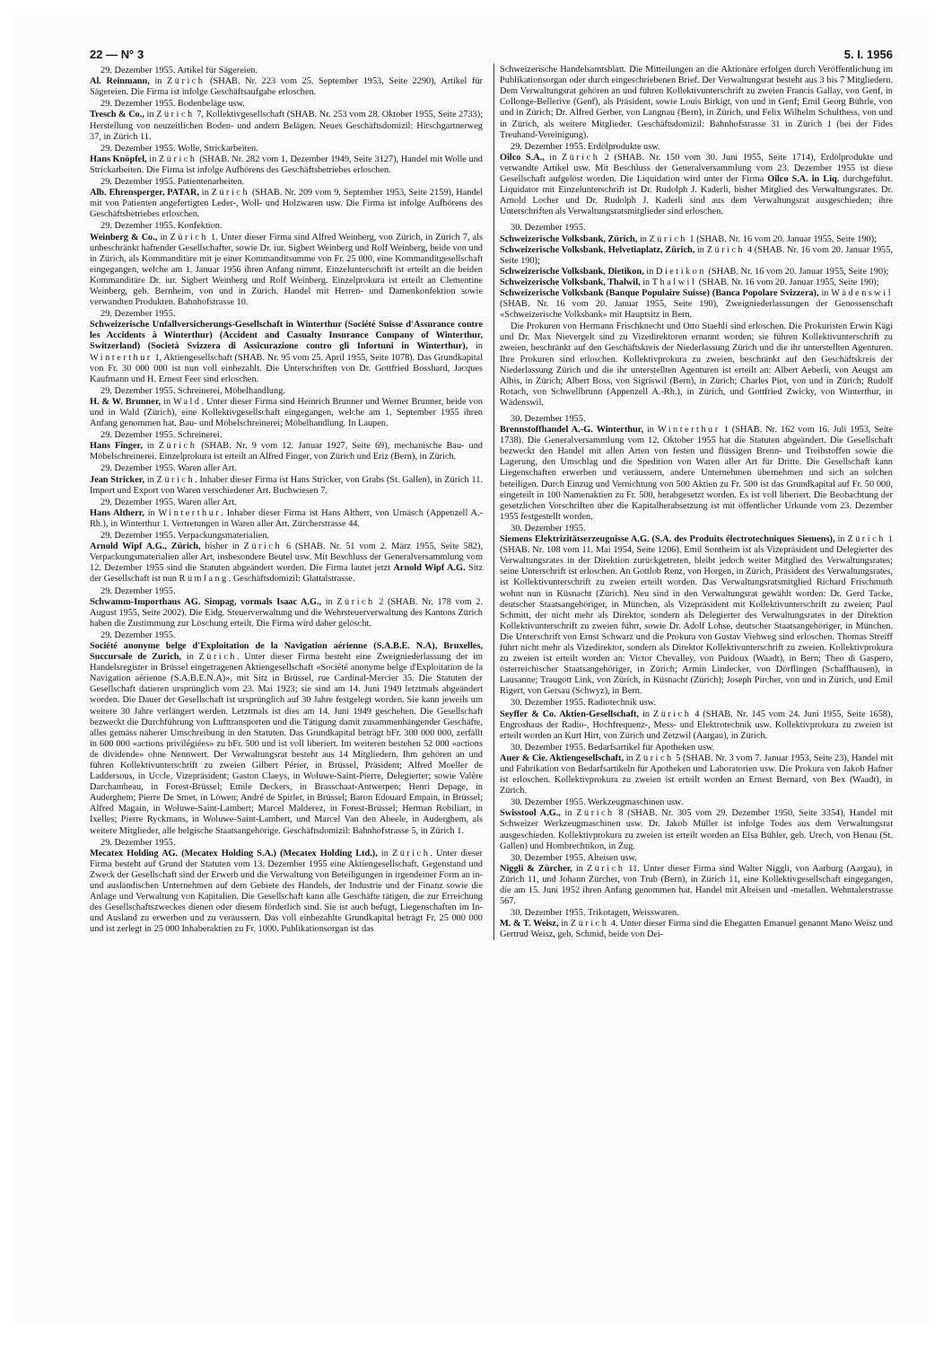22 — N° 3 5. I. 1956
29. Dezember 1955. Artikel für Sägereien.
Al. Reinmann, in Zürich (SHAB. Nr. 223 vom 25. September 1953, Seite 2290), Artikel für Sägereien. Die Firma ist infolge Geschäftsaufgabe erloschen.
29. Dezember 1955. Bodenbeläge usw.
Tresch & Co., in Zürich 7, Kollektivgesellschaft (SHAB. Nr. 253 vom 28. Oktober 1955, Seite 2733); Herstellung von neuzeitlichen Boden- und andern Belägen. Neues Geschäftsdomizil: Hirschgartnerweg 37, in Zürich 11.
29. Dezember 1955. Wolle, Strickarbeiten.
Hans Knöpfel, in Zürich (SHAB. Nr. 282 vom 1. Dezember 1949, Seite 3127), Handel mit Wolle und Strickarbeiten. Die Firma ist infolge Aufhörens des Geschäftsbetriebes erloschen.
29. Dezember 1955. Patientenarbeiten.
Alb. Ehrensperger, PATAR, in Zürich (SHAB. Nr. 209 vom 9. September 1953, Seite 2159), Handel mit von Patienten angefertigten Leder-, Woll- und Holzwaren usw. Die Firma ist infolge Aufhörens des Geschäftsbetriebes erloschen.
29. Dezember 1955. Konfektion.
Weinberg & Co., in Zürich 1. Unter dieser Firma sind Alfred Weinberg, von Zürich, in Zürich 7, als unbeschränkt haftender Gesellschafter, sowie Dr. iur. Sigbert Weinberg und Rolf Weinberg, beide von und in Zürich, als Kommanditäre mit je einer Kommanditsumme von Fr. 25 000, eine Kommanditgesellschaft eingegangen, welche am 1. Januar 1956 ihren Anfang nimmt. Einzelunterschrift ist erteilt an die beiden Kommanditäre Dr. iur. Sigbert Weinberg und Rolf Weinberg. Einzelprokura ist erteilt an Clementine Weinberg, geb. Bernheim, von und in Zürich. Handel mit Herren- und Damenkonfektion sowie verwandten Produkten. Bahnhofstrasse 10.
29. Dezember 1955.
Schweizerische Unfallversicherungs-Gesellschaft in Winterthur (Société Suisse d'Assurance contre les Accidents à Winterthur) (Accident and Casualty Insurance Company of Winterthur, Switzerland) (Società Svizzera di Assicurazione contro gli Infortuni in Winterthur), in Winterthur 1, Aktiengesellschaft (SHAB. Nr. 95 vom 25. April 1955, Seite 1078). Das Grundkapital von Fr. 30 000 000 ist nun voll einbezahlt. Die Unterschriften von Dr. Gottfried Bosshard, Jacques Kaufmann und H. Ernest Feer sind erloschen.
29. Dezember 1955. Schreinerei, Möbelhandlung.
H. & W. Brunner, in Wald. Unter dieser Firma sind Heinrich Brunner und Werner Brunner, beide von und in Wald (Zürich), eine Kollektivgesellschaft eingegangen, welche am 1. September 1955 ihren Anfang genommen hat. Bau- und Möbelschreinerei; Möbelhandlung. In Laupen.
29. Dezember 1955. Schreinerei.
Hans Finger, in Zürich (SHAB. Nr. 9 vom 12. Januar 1927, Seite 69), mechanische Bau- und Möbelschreinerei. Einzelprokura ist erteilt an Alfred Finger, von Zürich und Eriz (Bern), in Zürich.
29. Dezember 1955. Waren aller Art.
Jean Stricker, in Zürich. Inhaber dieser Firma ist Hans Stricker, von Grabs (St. Gallen), in Zürich 11. Import und Export von Waren verschiedener Art. Buchwiesen 7.
29. Dezember 1955. Waren aller Art.
Hans Altherr, in Winterthur. Inhaber dieser Firma ist Hans Altherr, von Urnäsch (Appenzell A.-Rh.), in Winterthur 1. Vertretungen in Waren aller Art. Zürcherstrasse 44.
29. Dezember 1955. Verpackungsmaterialien.
Arnold Wipf A.G., Zürich, bisher in Zürich 6 (SHAB. Nr. 51 vom 2. März 1955, Seite 582), Verpackungsmaterialien aller Art, insbesondere Beutel usw. Mit Beschluss der Generalversammlung vom 12. Dezember 1955 sind die Statuten abgeändert worden. Die Firma lautet jetzt Arnold Wipf A.G. Sitz der Gesellschaft ist nun Rümlang. Geschäftsdomizil: Glattalstrasse.
29. Dezember 1955.
Schwamm-Importhaus AG. Simpag, vormals Isaac A.G., in Zürich 2 (SHAB. Nr. 178 vom 2. August 1955, Seite 2002). Die Eidg. Steuerverwaltung und die Wehrsteuerverwaltung des Kantons Zürich haben die Zustimmung zur Löschung erteilt. Die Firma wird daher gelöscht.
29. Dezember 1955.
Société anonyme belge d'Exploitation de la Navigation aérienne (S.A.B.E. N.A), Bruxelles, Succursale de Zurich, in Zürich. Unter dieser Firma besteht eine Zweigniederlassung der im Handelsregister in Brüssel eingetragenen Aktiengesellschaft «Société anonyme belge d'Exploitation de la Navigation aérienne (S.A.B.E.N.A)», mit Sitz in Brüssel, rue Cardinal-Mercier 35. Die Statuten der Gesellschaft datieren ursprünglich vom 23. Mai 1923; sie sind am 14. Juni 1949 letztmals abgeändert worden. Die Dauer der Gesellschaft ist ursprünglich auf 30 Jahre festgelegt worden. Sie kann jeweils um weitere 30 Jahre verlängert werden. Letztmals ist dies am 14. Juni 1949 geschehen. Die Gesellschaft bezweckt die Durchführung von Lufttransporten und die Tätigung damit zusammenhängender Geschäfte, alles gemäss näherer Umschreibung in den Statuten. Das Grundkapital beträgt bFr. 300 000 000, zerfällt in 600 000 «actions privilégiées» zu bFr. 500 und ist voll liberiert. Im weiteren bestehen 52 000 «actions de dividende» ohne Nennwert. Der Verwaltungsrat besteht aus 14 Mitgliedern. Ihm gehören an und führen Kollektivunterschrift zu zweien Gilbert Périer, in Brüssel, Präsident; Alfred Moeller de Laddersous, in Uccle, Vizepräsident; Gaston Claeys, in Woluwe-Saint-Pierre, Delegierter; sowie Valère Darchambeau, in Forest-Brüssel; Emile Deckers, in Brasschaat-Antwerpen; Henri Depage, in Auderghem; Pierre De Smet, in Löwen; André de Spirlet, in Brüssel; Baron Edouard Empain, in Brüssel; Alfred Magain, in Woluwe-Saint-Lambert; Marcel Malderez, in Forest-Brüssel; Herman Robiliart, in Ixelles; Pierre Ryckmans, in Woluwe-Saint-Lambert, und Marcel Van den Abeele, in Auderghem, als weitere Mitglieder, alle belgische Staatsangehörige. Geschäftsdomizil: Bahnhofstrasse 5, in Zürich 1.
29. Dezember 1955.
Mecatex Holding AG. (Mecatex Holding S.A.) (Mecatex Holding Ltd.), in Zürich. Unter dieser Firma besteht auf Grund der Statuten vom 13. Dezember 1955 eine Aktiengesellschaft. Gegenstand und Zweck der Gesellschaft sind der Erwerb und die Verwaltung von Beteiligungen in irgendeiner Form an in- und ausländischen Unternehmen auf dem Gebiete des Handels, der Industrie und der Finanz sowie die Anlage und Verwaltung von Kapitalien. Die Gesellschaft kann alle Geschäfte tätigen, die zur Erreichung des Gesellschaftszweckes dienen oder diesem förderlich sind. Sie ist auch befugt, Liegenschaften im In- und Ausland zu erwerben und zu veräussern. Das voll einbezahlte Grundkapital beträgt Fr. 25 000 000 und ist zerlegt in 25 000 Inhaberaktien zu Fr. 1000. Publikationsorgan ist das
Schweizerische Handelsamtsblatt. Die Mitteilungen an die Aktionäre erfolgen durch Veröffentlichung im Publikationsorgan oder durch eingeschriebenen Brief. Der Verwaltungsrat besteht aus 3 bis 7 Mitgliedern. Dem Verwaltungsrat gehören an und führen Kollektivunterschrift zu zweien Francis Gallay, von Genf, in Collonge-Bellerive (Genf), als Präsident, sowie Louis Birkigt, von und in Genf; Emil Georg Bührle, von und in Zürich; Dr. Alfred Gerber, von Langnau (Bern), in Zürich, und Felix Wilhelm Schulthess, von und in Zürich, als weitere Mitglieder. Geschäftsdomizil: Bahnhofstrasse 31 in Zürich 1 (bei der Fides Treuhand-Vereinigung).
29. Dezember 1955. Erdölprodukte usw.
Oilco S.A., in Zürich 2 (SHAB. Nr. 150 vom 30. Juni 1955, Seite 1714), Erdölprodukte und verwandte Artikel usw. Mit Beschluss der Generalversammlung vom 23. Dezember 1955 ist diese Gesellschaft aufgelöst worden. Die Liquidation wird unter der Firma Oilco S.A. in Liq. durchgeführt. Liquidator mit Einzelunterschrift ist Dr. Rudolph J. Kaderli, bisher Mitglied des Verwaltungsrates. Dr. Arnold Locher und Dr. Rudolph J. Kaderli sind aus dem Verwaltungsrat ausgeschieden; ihre Unterschriften als Verwaltungsratsmitglieder sind erloschen.
30. Dezember 1955.
Schweizerische Volksbank, Zürich, in Zürich 1 (SHAB. Nr. 16 vom 20. Januar 1955, Seite 190);
Schweizerische Volksbank, Helvetiaplatz, Zürich, in Zürich 4 (SHAB. Nr. 16 vom 20. Januar 1955, Seite 190);
Schweizerische Volksbank, Dietikon, in Dietikon (SHAB. Nr. 16 vom 20. Januar 1955, Seite 190);
Schweizerische Volksbank, Thalwil, in Thalwil (SHAB. Nr. 16 vom 20. Januar 1955, Seite 190);
Schweizerische Volksbank (Banque Populaire Suisse) (Banca Popolare Svizzera), in Wädenswil (SHAB. Nr. 16 vom 20. Januar 1955, Seite 190), Zweigniederlassungen der Genossenschaft «Schweizerische Volksbank» mit Hauptsitz in Bern.
Die Prokuren von Hermann Frischknecht und Otto Staehli sind erloschen. Die Prokuristen Erwin Kägi und Dr. Max Nievergelt sind zu Vizedirektoren ernannt worden; sie führen Kollektivunterschrift zu zweien, beschränkt auf den Geschäftskreis der Niederlassung Zürich und die ihr unterstellten Agenturen. Ihre Prokuren sind erloschen. Kollektivprokura zu zweien, beschränkt auf den Geschäftskreis der Niederlassung Zürich und die ihr unterstellten Agenturen ist erteilt an: Albert Aeberli, von Aeugst am Albis, in Zürich; Albert Boss, von Sigriswil (Bern), in Zürich; Charles Piot, von und in Zürich; Rudolf Rotach, von Schwellbrunn (Appenzell A.-Rh.), in Zürich, und Gottfried Zwicky, von Winterthur, in Wädenswil.
30. Dezember 1955.
Brennstoffhandel A.-G. Winterthur, in Winterthur 1 (SHAB. Nr. 162 vom 16. Juli 1953, Seite 1738). Die Generalversammlung vom 12. Oktober 1955 hat die Statuten abgeändert. Die Gesellschaft bezweckt den Handel mit allen Arten von festen und flüssigen Brenn- und Treibstoffen sowie die Lagerung, den Umschlag und die Spedition von Waren aller Art für Dritte. Die Gesellschaft kann Liegenschaften erwerben und veräussern, andere Unternehmen übernehmen und sich an solchen beteiligen. Durch Einzug und Vernichtung von 500 Aktien zu Fr. 500 ist das Grundkapital auf Fr. 50 000, eingeteilt in 100 Namenaktien zu Fr. 500, herabgesetzt worden. Es ist voll liberiert. Die Beobachtung der gesetzlichen Vorschriften über die Kapitalherabsetzung ist mit öffentlicher Urkunde vom 23. Dezember 1955 festgestellt worden.
30. Dezember 1955.
Siemens Elektrizitätserzeugnisse A.G. (S.A. des Produits électrotechniques Siemens), in Zürich 1 (SHAB. Nr. 108 vom 11. Mai 1954, Seite 1206). Emil Sontheim ist als Vizepräsident und Delegierter des Verwaltungsrates in der Direktion zurückgetreten, bleibt jedoch weiter Mitglied des Verwaltungsrates; seine Unterschrift ist erloschen. An Gottlob Renz, von Horgen, in Zürich, Präsident des Verwaltungsrates, ist Kollektivunterschrift zu zweien erteilt worden. Das Verwaltungsratsmitglied Richard Frischmuth wohnt nun in Küsnacht (Zürich). Neu sind in den Verwaltungsrat gewählt worden: Dr. Gerd Tacke, deutscher Staatsangehöriger, in München, als Vizepräsident mit Kollektivunterschrift zu zweien; Paul Schmitt, der nicht mehr als Direktor, sondern als Delegierter des Verwaltungsrates in der Direktion Kollektivunterschrift zu zweien führt, sowie Dr. Adolf Lohse, deutscher Staatsangehöriger, in München. Die Unterschrift von Ernst Schwarz und die Prokura von Gustav Viehweg sind erloschen. Thomas Streiff führt nicht mehr als Vizedirektor, sondern als Direktor Kollektivunterschrift zu zweien. Kollektivprokura zu zweien ist erteilt worden an: Victor Chevalley, von Puidoux (Waadt), in Bern; Theo di Gaspero, österreichischer Staatsangehöriger, in Zürich; Armin Lindecker, von Dörflingen (Schaffhausen), in Lausanne; Traugott Link, von Zürich, in Küsnacht (Zürich); Joseph Pircher, von und in Zürich, und Emil Rigert, von Gersau (Schwyz), in Bern.
30. Dezember 1955. Radiotechnik usw.
Seyffer & Co. Aktien-Gesellschaft, in Zürich 4 (SHAB. Nr. 145 vom 24. Juni 1955, Seite 1658), Engroshaus der Radio-, Hochfrequenz-, Mess- und Elektrotechnik usw. Kollektivprokura zu zweien ist erteilt worden an Kurt Hirt, von Zürich und Zetzwil (Aargau), in Zürich.
30. Dezember 1955. Bedarfsartikel für Apotheken usw.
Auer & Cie. Aktiengesellschaft, in Zürich 5 (SHAB. Nr. 3 vom 7. Januar 1953, Seite 23), Handel mit und Fabrikation von Bedarfsartikeln für Apotheken und Laboratorien usw. Die Prokura von Jakob Hafner ist erloschen. Kollektivprokura zu zweien ist erteilt worden an Ernest Bernard, von Bex (Waadt), in Zürich.
30. Dezember 1955. Werkzeugmaschinen usw.
Swisstool A.G., in Zürich 8 (SHAB. Nr. 305 vom 29. Dezember 1950, Seite 3354), Handel mit Schweizer Werkzeugmaschinen usw. Dr. Jakob Müller ist infolge Todes aus dem Verwaltungsrat ausgeschieden. Kollektivprokura zu zweien ist erteilt worden an Elsa Bühler, geb. Urech, von Henau (St. Gallen) und Hombrechtikon, in Zug.
30. Dezember 1955. Alteisen usw.
Niggli & Zürcher, in Zürich 11. Unter dieser Firma sind Walter Niggli, von Aarburg (Aargau), in Zürich 11, und Johann Zürcher, von Trub (Bern), in Zürich 11, eine Kollektivgesellschaft eingegangen, die am 15. Juni 1952 ihren Anfang genommen hat. Handel mit Alteisen und -metallen. Wehntalerstrasse 567.
30. Dezember 1955. Trikotagen, Weisswaren.
M. & T. Weisz, in Zürich 4. Unter dieser Firma sind die Ehegatten Emanuel genannt Mano Weisz und Gertrud Weisz, geb. Schmid, beide von Dei-